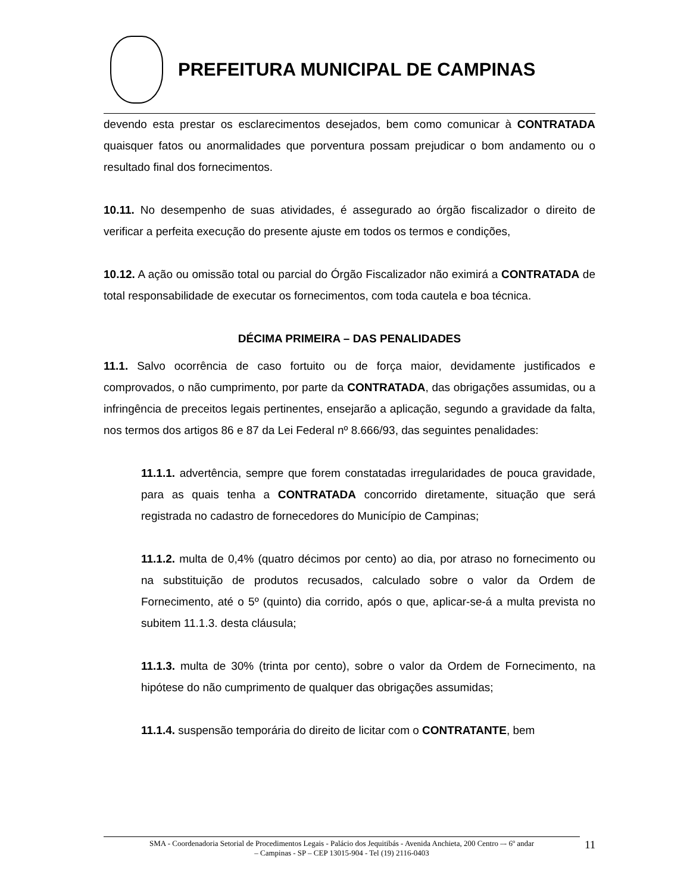PREFEITURA MUNICIPAL DE CAMPINAS
devendo esta prestar os esclarecimentos desejados, bem como comunicar à CONTRATADA quaisquer fatos ou anormalidades que porventura possam prejudicar o bom andamento ou o resultado final dos fornecimentos.
10.11. No desempenho de suas atividades, é assegurado ao órgão fiscalizador o direito de verificar a perfeita execução do presente ajuste em todos os termos e condições,
10.12. A ação ou omissão total ou parcial do Órgão Fiscalizador não eximirá a CONTRATADA de total responsabilidade de executar os fornecimentos, com toda cautela e boa técnica.
DÉCIMA PRIMEIRA – DAS PENALIDADES
11.1. Salvo ocorrência de caso fortuito ou de força maior, devidamente justificados e comprovados, o não cumprimento, por parte da CONTRATADA, das obrigações assumidas, ou a infringência de preceitos legais pertinentes, ensejarão a aplicação, segundo a gravidade da falta, nos termos dos artigos 86 e 87 da Lei Federal nº 8.666/93, das seguintes penalidades:
11.1.1. advertência, sempre que forem constatadas irregularidades de pouca gravidade, para as quais tenha a CONTRATADA concorrido diretamente, situação que será registrada no cadastro de fornecedores do Município de Campinas;
11.1.2. multa de 0,4% (quatro décimos por cento) ao dia, por atraso no fornecimento ou na substituição de produtos recusados, calculado sobre o valor da Ordem de Fornecimento, até o 5º (quinto) dia corrido, após o que, aplicar-se-á a multa prevista no subitem 11.1.3. desta cláusula;
11.1.3. multa de 30% (trinta por cento), sobre o valor da Ordem de Fornecimento, na hipótese do não cumprimento de qualquer das obrigações assumidas;
11.1.4. suspensão temporária do direito de licitar com o CONTRATANTE, bem
SMA - Coordenadoria Setorial de Procedimentos Legais - Palácio dos Jequitibás - Avenida Anchieta, 200 Centro –- 6º andar
– Campinas - SP – CEP 13015-904 - Tel (19) 2116-0403
11